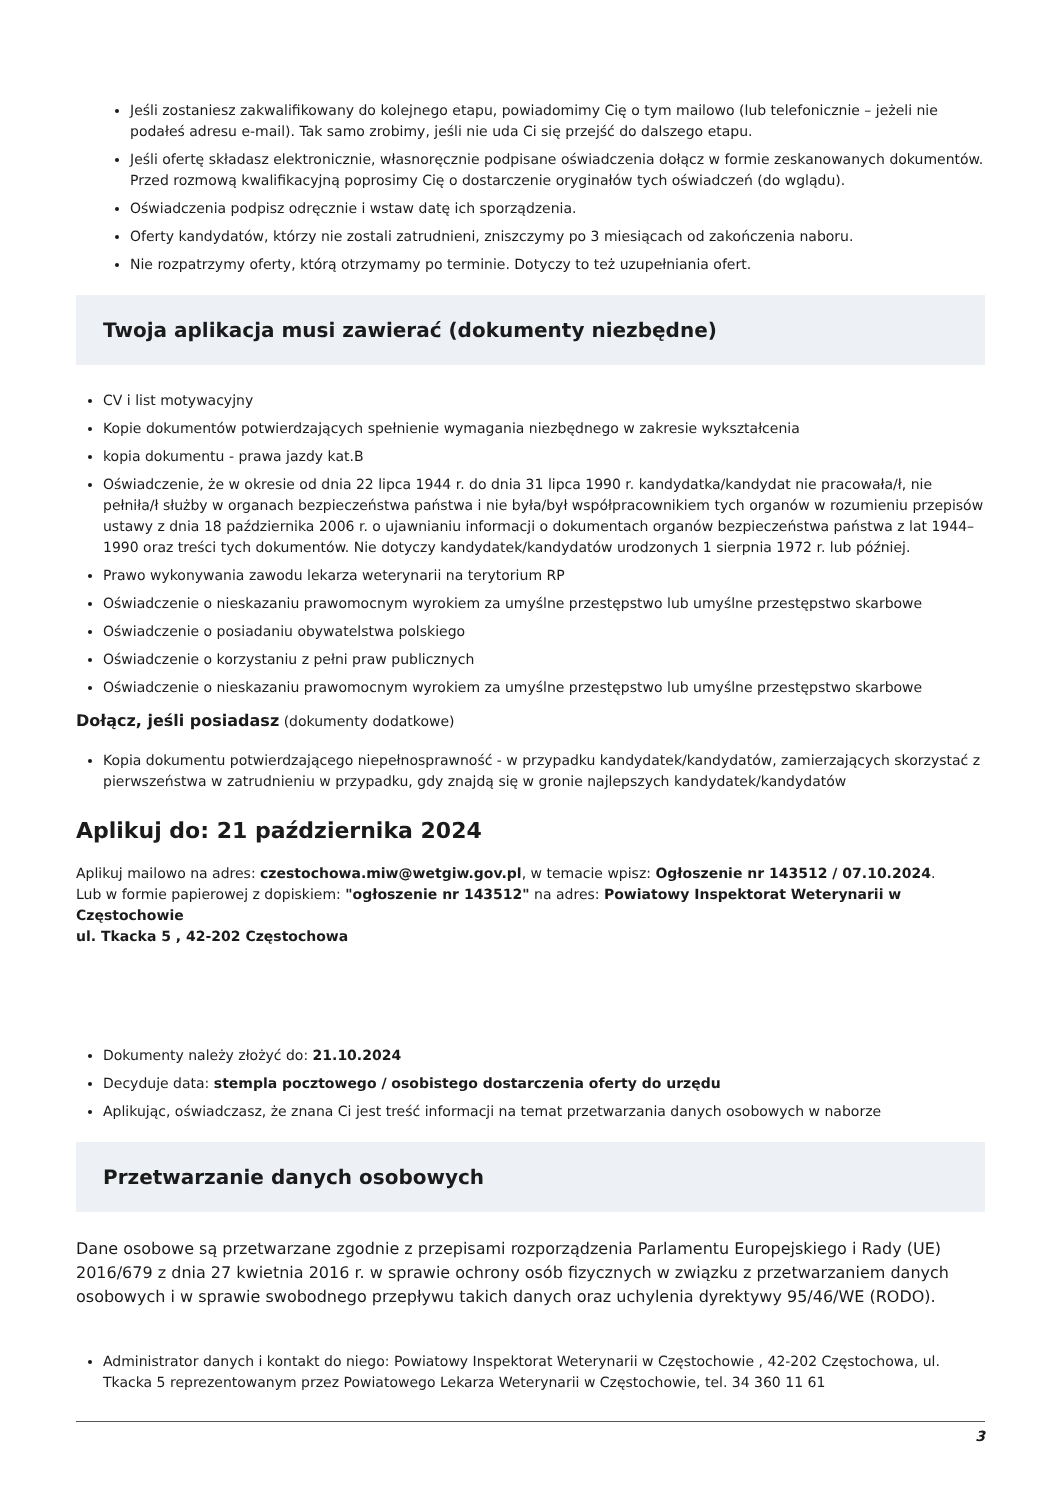Jeśli zostaniesz zakwalifikowany do kolejnego etapu, powiadomimy Cię o tym mailowo (lub telefonicznie – jeżeli nie podałeś adresu e-mail). Tak samo zrobimy, jeśli nie uda Ci się przejść do dalszego etapu.
Jeśli ofertę składasz elektronicznie, własnoręcznie podpisane oświadczenia dołącz w formie zeskanowanych dokumentów. Przed rozmową kwalifikacyjną poprosimy Cię o dostarczenie oryginałów tych oświadczeń (do wglądu).
Oświadczenia podpisz odręcznie i wstaw datę ich sporządzenia.
Oferty kandydatów, którzy nie zostali zatrudnieni, zniszczymy po 3 miesiącach od zakończenia naboru.
Nie rozpatrzymy oferty, którą otrzymamy po terminie. Dotyczy to też uzupełniania ofert.
Twoja aplikacja musi zawierać (dokumenty niezbędne)
CV i list motywacyjny
Kopie dokumentów potwierdzających spełnienie wymagania niezbędnego w zakresie wykształcenia
kopia dokumentu - prawa jazdy kat.B
Oświadczenie, że w okresie od dnia 22 lipca 1944 r. do dnia 31 lipca 1990 r. kandydatka/kandydat nie pracowała/ł, nie pełniła/ł służby w organach bezpieczeństwa państwa i nie była/był współpracownikiem tych organów w rozumieniu przepisów ustawy z dnia 18 października 2006 r. o ujawnianiu informacji o dokumentach organów bezpieczeństwa państwa z lat 1944–1990 oraz treści tych dokumentów. Nie dotyczy kandydatek/kandydatów urodzonych 1 sierpnia 1972 r. lub później.
Prawo wykonywania zawodu lekarza weterynarii na terytorium RP
Oświadczenie o nieskazaniu prawomocnym wyrokiem za umyślne przestępstwo lub umyślne przestępstwo skarbowe
Oświadczenie o posiadaniu obywatelstwa polskiego
Oświadczenie o korzystaniu z pełni praw publicznych
Oświadczenie o nieskazaniu prawomocnym wyrokiem za umyślne przestępstwo lub umyślne przestępstwo skarbowe
Dołącz, jeśli posiadasz (dokumenty dodatkowe)
Kopia dokumentu potwierdzającego niepełnosprawność - w przypadku kandydatek/kandydatów, zamierzających skorzystać z pierwszeństwa w zatrudnieniu w przypadku, gdy znajdą się w gronie najlepszych kandydatek/kandydatów
Aplikuj do: 21 października 2024
Aplikuj mailowo na adres: czestochowa.miw@wetgiw.gov.pl, w temacie wpisz: Ogłoszenie nr 143512 / 07.10.2024.
Lub w formie papierowej z dopiskiem: "ogłoszenie nr 143512" na adres: Powiatowy Inspektorat Weterynarii w Częstochowie
ul. Tkacka 5 , 42-202 Częstochowa
Dokumenty należy złożyć do: 21.10.2024
Decyduje data: stempla pocztowego / osobistego dostarczenia oferty do urzędu
Aplikując, oświadczasz, że znana Ci jest treść informacji na temat przetwarzania danych osobowych w naborze
Przetwarzanie danych osobowych
Dane osobowe są przetwarzane zgodnie z przepisami rozporządzenia Parlamentu Europejskiego i Rady (UE) 2016/679 z dnia 27 kwietnia 2016 r. w sprawie ochrony osób fizycznych w związku z przetwarzaniem danych osobowych i w sprawie swobodnego przepływu takich danych oraz uchylenia dyrektywy 95/46/WE (RODO).
Administrator danych i kontakt do niego: Powiatowy Inspektorat Weterynarii w Częstochowie , 42-202 Częstochowa, ul. Tkacka 5 reprezentowanym przez Powiatowego Lekarza Weterynarii w Częstochowie, tel. 34 360 11 61
3